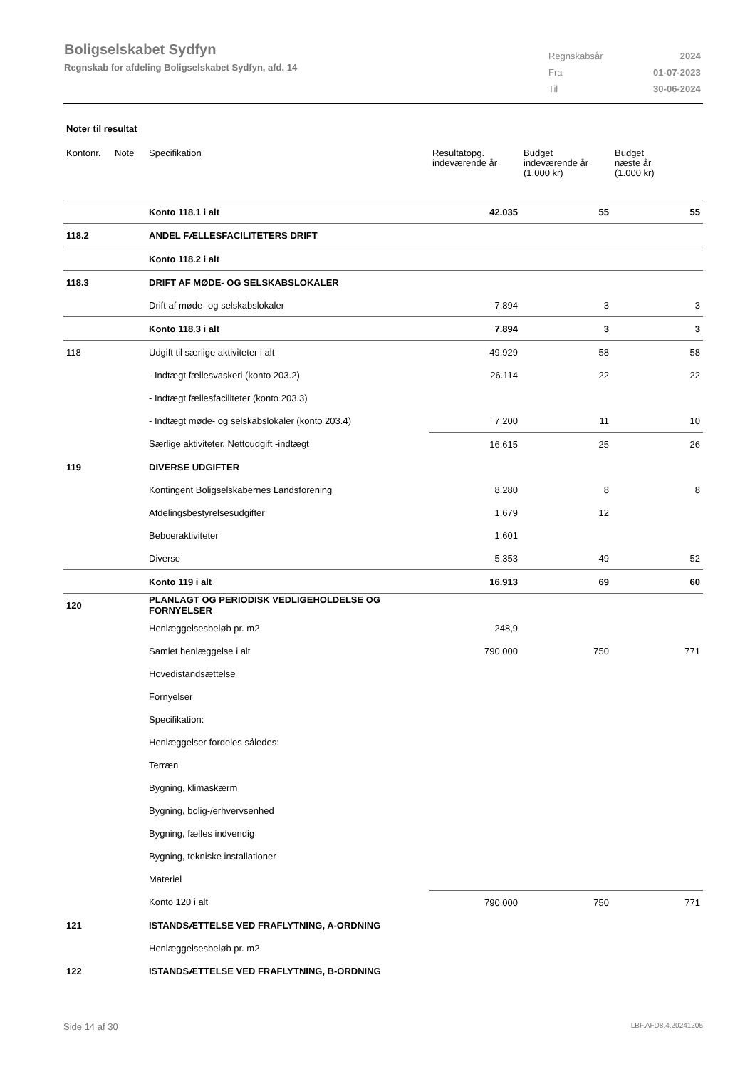Boligselskabet Sydfyn
Regnskab for afdeling Boligselskabet Sydfyn, afd. 14
| Regnskabsår | 2024 |
| Fra | 01-07-2023 |
| Til | 30-06-2024 |
Noter til resultat
| Kontonr. | Note | Specifikation | Resultatopg. indeværende år | Budget indeværende år (1.000 kr) | Budget næste år (1.000 kr) |
| --- | --- | --- | --- | --- | --- |
| | | Konto 118.1 i alt | 42.035 | 55 | 55 |
| 118.2 | | ANDEL FÆLLESFACILITETERS DRIFT | | | |
| | | Konto 118.2 i alt | | | |
| 118.3 | | DRIFT AF MØDE- OG SELSKABSLOKALER | | | |
| | | Drift af møde- og selskabslokaler | 7.894 | 3 | 3 |
| | | Konto 118.3 i alt | 7.894 | 3 | 3 |
| 118 | | Udgift til særlige aktiviteter i alt | 49.929 | 58 | 58 |
| | | - Indtægt fællesvaskeri (konto 203.2) | 26.114 | 22 | 22 |
| | | - Indtægt fællesfaciliteter (konto 203.3) | | | |
| | | - Indtægt møde- og selskabslokaler (konto 203.4) | 7.200 | 11 | 10 |
| | | Særlige aktiviteter. Nettoudgift -indtægt | 16.615 | 25 | 26 |
| 119 | | DIVERSE UDGIFTER | | | |
| | | Kontingent Boligselskabernes Landsforening | 8.280 | 8 | 8 |
| | | Afdelingsbestyrelsesudgifter | 1.679 | 12 | |
| | | Beboeraktiviteter | 1.601 | | |
| | | Diverse | 5.353 | 49 | 52 |
| | | Konto 119 i alt | 16.913 | 69 | 60 |
| 120 | | PLANLAGT OG PERIODISK VEDLIGEHOLDELSE OG FORNYELSER | | | |
| | | Henlæggelsesbeløb pr. m2 | 248,9 | | |
| | | Samlet henlæggelse i alt | 790.000 | 750 | 771 |
| | | Hovedistandsættelse | | | |
| | | Fornyelser | | | |
| | | Specifikation: | | | |
| | | Henlæggelser fordeles således: | | | |
| | | Terræn | | | |
| | | Bygning, klimaskærm | | | |
| | | Bygning, bolig-/erhvervsenhed | | | |
| | | Bygning, fælles indvendig | | | |
| | | Bygning, tekniske installationer | | | |
| | | Materiel | | | |
| | | Konto 120 i alt | 790.000 | 750 | 771 |
| 121 | | ISTANDSÆTTELSE VED FRAFLYTNING, A-ORDNING | | | |
| | | Henlæggelsesbeløb pr. m2 | | | |
| 122 | | ISTANDSÆTTELSE VED FRAFLYTNING, B-ORDNING | | | |
Side 14 af 30 LBF.AFD8.4.20241205